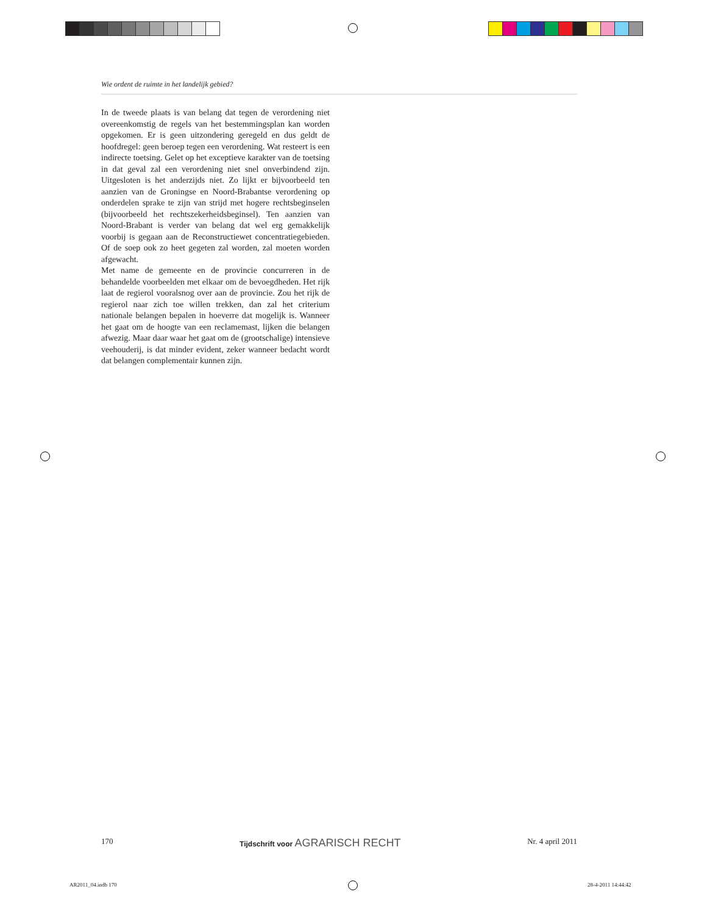Wie ordent de ruimte in het landelijk gebied?
In de tweede plaats is van belang dat tegen de verordening niet overeenkomstig de regels van het bestemmingsplan kan worden opgekomen. Er is geen uitzondering geregeld en dus geldt de hoofdregel: geen beroep tegen een verordening. Wat resteert is een indirecte toetsing. Gelet op het exceptieve karakter van de toetsing in dat geval zal een verordening niet snel onverbindend zijn. Uitgesloten is het anderzijds niet. Zo lijkt er bijvoorbeeld ten aanzien van de Groningse en Noord-Brabantse verordening op onderdelen sprake te zijn van strijd met hogere rechtsbeginselen (bijvoorbeeld het rechtszekerheidsbeginsel). Ten aanzien van Noord-Brabant is verder van belang dat wel erg gemakkelijk voorbij is gegaan aan de Reconstructiewet concentratiegebieden. Of de soep ook zo heet gegeten zal worden, zal moeten worden afgewacht.
Met name de gemeente en de provincie concurreren in de behandelde voorbeelden met elkaar om de bevoegdheden. Het rijk laat de regierol vooralsnog over aan de provincie. Zou het rijk de regierol naar zich toe willen trekken, dan zal het criterium nationale belangen bepalen in hoeverre dat mogelijk is. Wanneer het gaat om de hoogte van een reclamemast, lijken die belangen afwezig. Maar daar waar het gaat om de (grootschalige) intensieve veehouderij, is dat minder evident, zeker wanneer bedacht wordt dat belangen complementair kunnen zijn.
170 Tijdschrift voor AGRARISCH RECHT Nr. 4 april 2011
AR2011_04.indb 170 28-4-2011 14:44:42